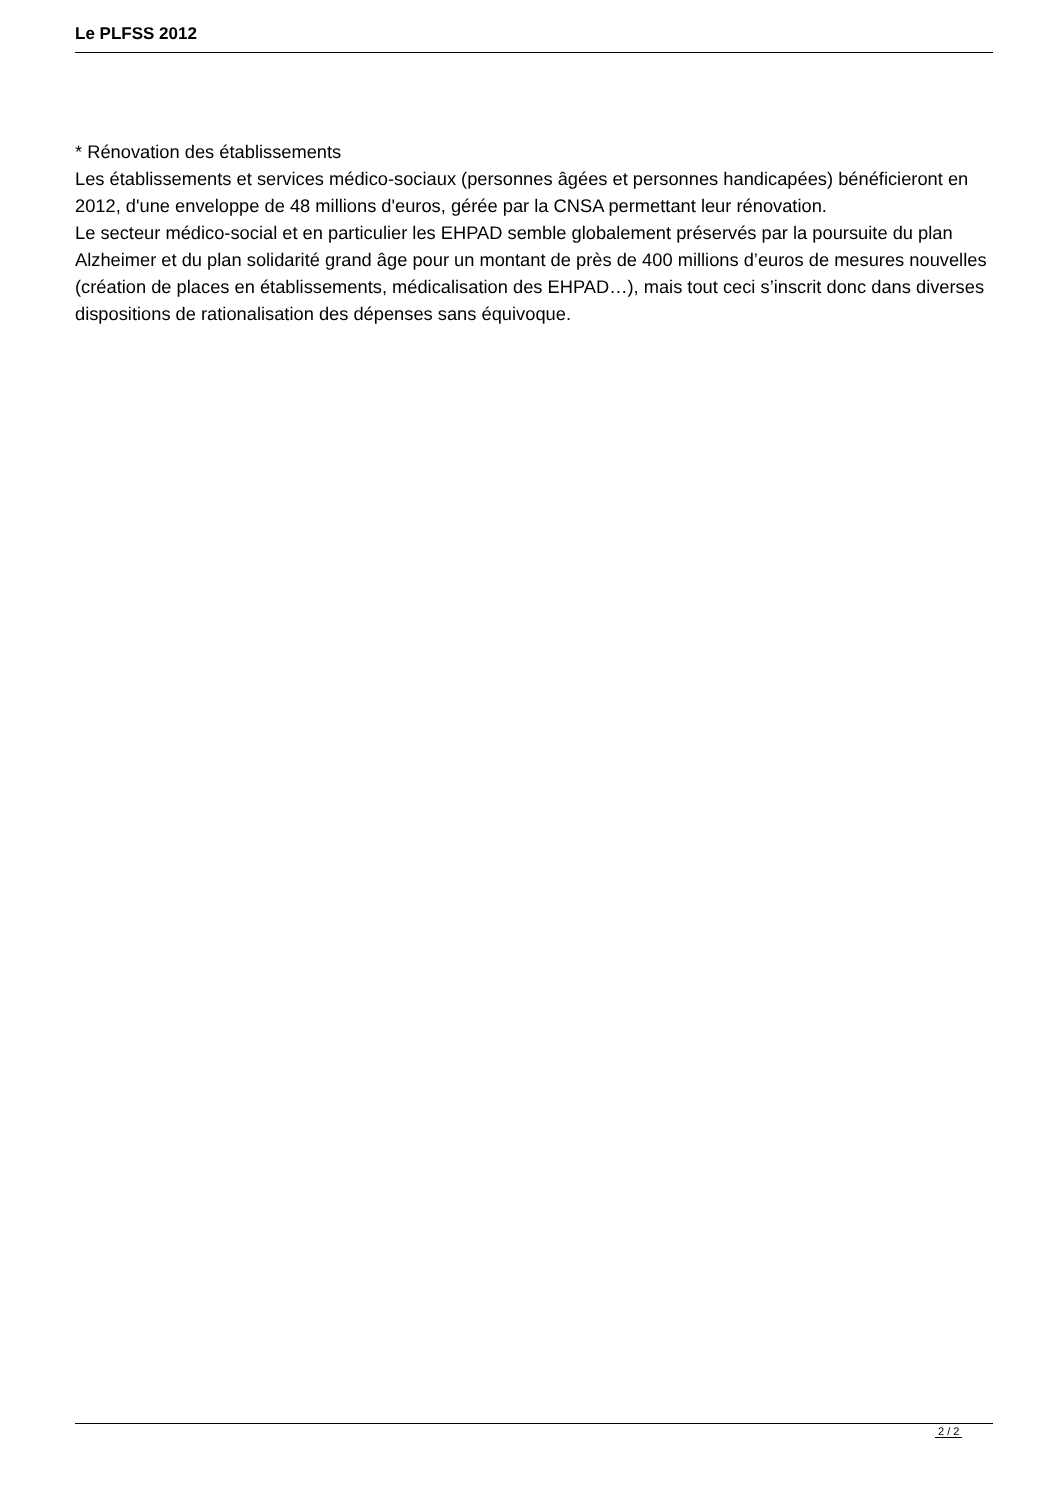Le PLFSS 2012
* Rénovation des établissements
Les établissements et services médico-sociaux (personnes âgées et personnes handicapées) bénéficieront en 2012, d'une enveloppe de 48 millions d'euros, gérée par la CNSA permettant leur rénovation.
Le secteur médico-social et en particulier les EHPAD semble globalement préservés par la poursuite du plan Alzheimer et du plan solidarité grand âge pour un montant de près de 400 millions d’euros de mesures nouvelles (création de places en établissements, médicalisation des EHPAD…), mais tout ceci s’inscrit donc dans diverses dispositions de rationalisation des dépenses sans équivoque.
2 / 2